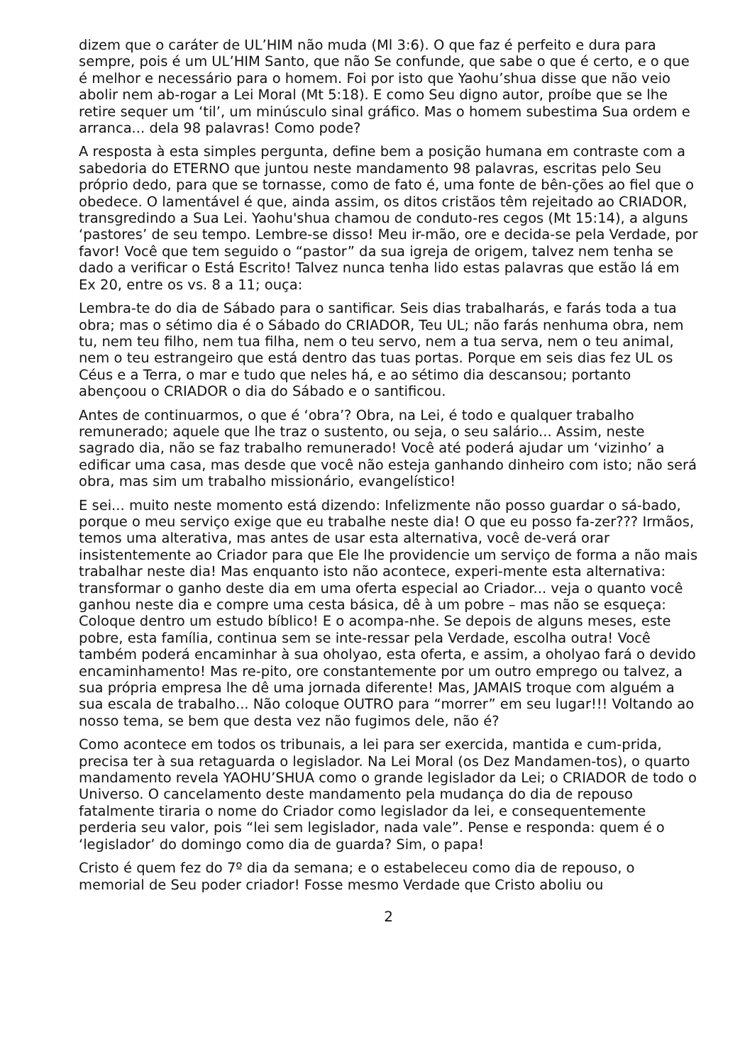dizem que o caráter de UL’HIM não muda (Ml 3:6). O que faz é perfeito e dura para sempre, pois é um UL’HIM Santo, que não Se confunde, que sabe o que é certo, e o que é melhor e necessário para o homem. Foi por isto que Yaohu’shua disse que não veio abolir nem ab-rogar a Lei Moral (Mt 5:18). E como Seu digno autor, proíbe que se lhe retire sequer um ‘til’, um minúsculo sinal gráfico. Mas o homem subestima Sua ordem e arranca... dela 98 palavras! Como pode?
A resposta à esta simples pergunta, define bem a posição humana em contraste com a sabedoria do ETERNO que juntou neste mandamento 98 palavras, escritas pelo Seu próprio dedo, para que se tornasse, como de fato é, uma fonte de bên-ções ao fiel que o obedece. O lamentável é que, ainda assim, os ditos cristãos têm rejeitado ao CRIADOR, transgredindo a Sua Lei. Yaohu'shua chamou de conduto-res cegos (Mt 15:14), a alguns ‘pastores’ de seu tempo. Lembre-se disso! Meu ir-mão, ore e decida-se pela Verdade, por favor! Você que tem seguido o “pastor” da sua igreja de origem, talvez nem tenha se dado a verificar o Está Escrito! Talvez nunca tenha lido estas palavras que estão lá em Ex 20, entre os vs. 8 a 11; ouça:
Lembra-te do dia de Sábado para o santificar. Seis dias trabalharás, e farás toda a tua obra; mas o sétimo dia é o Sábado do CRIADOR, Teu UL; não farás nenhuma obra, nem tu, nem teu filho, nem tua filha, nem o teu servo, nem a tua serva, nem o teu animal, nem o teu estrangeiro que está dentro das tuas portas. Porque em seis dias fez UL os Céus e a Terra, o mar e tudo que neles há, e ao sétimo dia descansou; portanto abençoou o CRIADOR o dia do Sábado e o santificou.
Antes de continuarmos, o que é ‘obra’? Obra, na Lei, é todo e qualquer trabalho remunerado; aquele que lhe traz o sustento, ou seja, o seu salário... Assim, neste sagrado dia, não se faz trabalho remunerado! Você até poderá ajudar um ‘vizinho’ a edificar uma casa, mas desde que você não esteja ganhando dinheiro com isto; não será obra, mas sim um trabalho missionário, evangelístico!
E sei... muito neste momento está dizendo: Infelizmente não posso guardar o sá-bado, porque o meu serviço exige que eu trabalhe neste dia! O que eu posso fa-zer??? Irmãos, temos uma alterativa, mas antes de usar esta alternativa, você de-verá orar insistentemente ao Criador para que Ele lhe providencie um serviço de forma a não mais trabalhar neste dia! Mas enquanto isto não acontece, experi-mente esta alternativa: transformar o ganho deste dia em uma oferta especial ao Criador... veja o quanto você ganhou neste dia e compre uma cesta básica, dê à um pobre – mas não se esqueça: Coloque dentro um estudo bíblico! E o acompa-nhe. Se depois de alguns meses, este pobre, esta família, continua sem se inte-ressar pela Verdade, escolha outra! Você também poderá encaminhar à sua oholyao, esta oferta, e assim, a oholyao fará o devido encaminhamento! Mas re-pito, ore constantemente por um outro emprego ou talvez, a sua própria empresa lhe dê uma jornada diferente! Mas, JAMAIS troque com alguém a sua escala de trabalho... Não coloque OUTRO para “morrer” em seu lugar!!! Voltando ao nosso tema, se bem que desta vez não fugimos dele, não é?
Como acontece em todos os tribunais, a lei para ser exercida, mantida e cum-prida, precisa ter à sua retaguarda o legislador. Na Lei Moral (os Dez Mandamen-tos), o quarto mandamento revela YAOHU’SHUA como o grande legislador da Lei; o CRIADOR de todo o Universo. O cancelamento deste mandamento pela mudança do dia de repouso fatalmente tiraria o nome do Criador como legislador da lei, e consequentemente perderia seu valor, pois “lei sem legislador, nada vale”. Pense e responda: quem é o ‘legislador’ do domingo como dia de guarda? Sim, o papa!
Cristo é quem fez do 7º dia da semana; e o estabeleceu como dia de repouso, o memorial de Seu poder criador! Fosse mesmo Verdade que Cristo aboliu ou
2